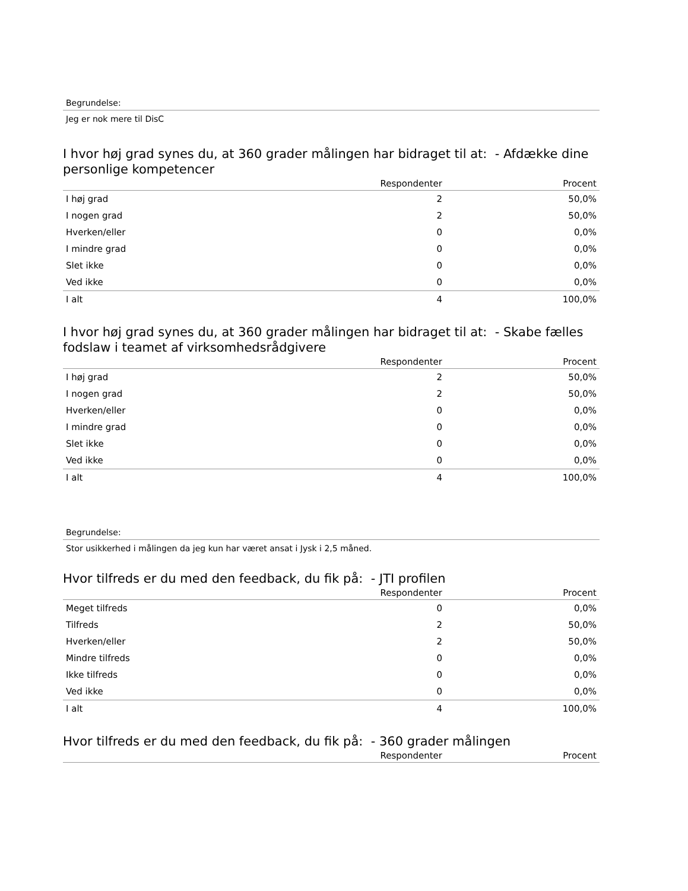Begrundelse:
Jeg er nok mere til DisC
I hvor høj grad synes du, at 360 grader målingen har bidraget til at: - Afdække dine personlige kompetencer
| | Respondenter | Procent |
| --- | --- | --- |
| I høj grad | 2 | 50,0% |
| I nogen grad | 2 | 50,0% |
| Hverken/eller | 0 | 0,0% |
| I mindre grad | 0 | 0,0% |
| Slet ikke | 0 | 0,0% |
| Ved ikke | 0 | 0,0% |
| I alt | 4 | 100,0% |
I hvor høj grad synes du, at 360 grader målingen har bidraget til at: - Skabe fælles fodslaw i teamet af virksomhedsrådgivere
| | Respondenter | Procent |
| --- | --- | --- |
| I høj grad | 2 | 50,0% |
| I nogen grad | 2 | 50,0% |
| Hverken/eller | 0 | 0,0% |
| I mindre grad | 0 | 0,0% |
| Slet ikke | 0 | 0,0% |
| Ved ikke | 0 | 0,0% |
| I alt | 4 | 100,0% |
Begrundelse:
Stor usikkerhed i målingen da jeg kun har været ansat i Jysk i 2,5 måned.
Hvor tilfreds er du med den feedback, du fik på: - JTI profilen
| | Respondenter | Procent |
| --- | --- | --- |
| Meget tilfreds | 0 | 0,0% |
| Tilfreds | 2 | 50,0% |
| Hverken/eller | 2 | 50,0% |
| Mindre tilfreds | 0 | 0,0% |
| Ikke tilfreds | 0 | 0,0% |
| Ved ikke | 0 | 0,0% |
| I alt | 4 | 100,0% |
Hvor tilfreds er du med den feedback, du fik på: - 360 grader målingen
| | Respondenter | Procent |
| --- | --- | --- |